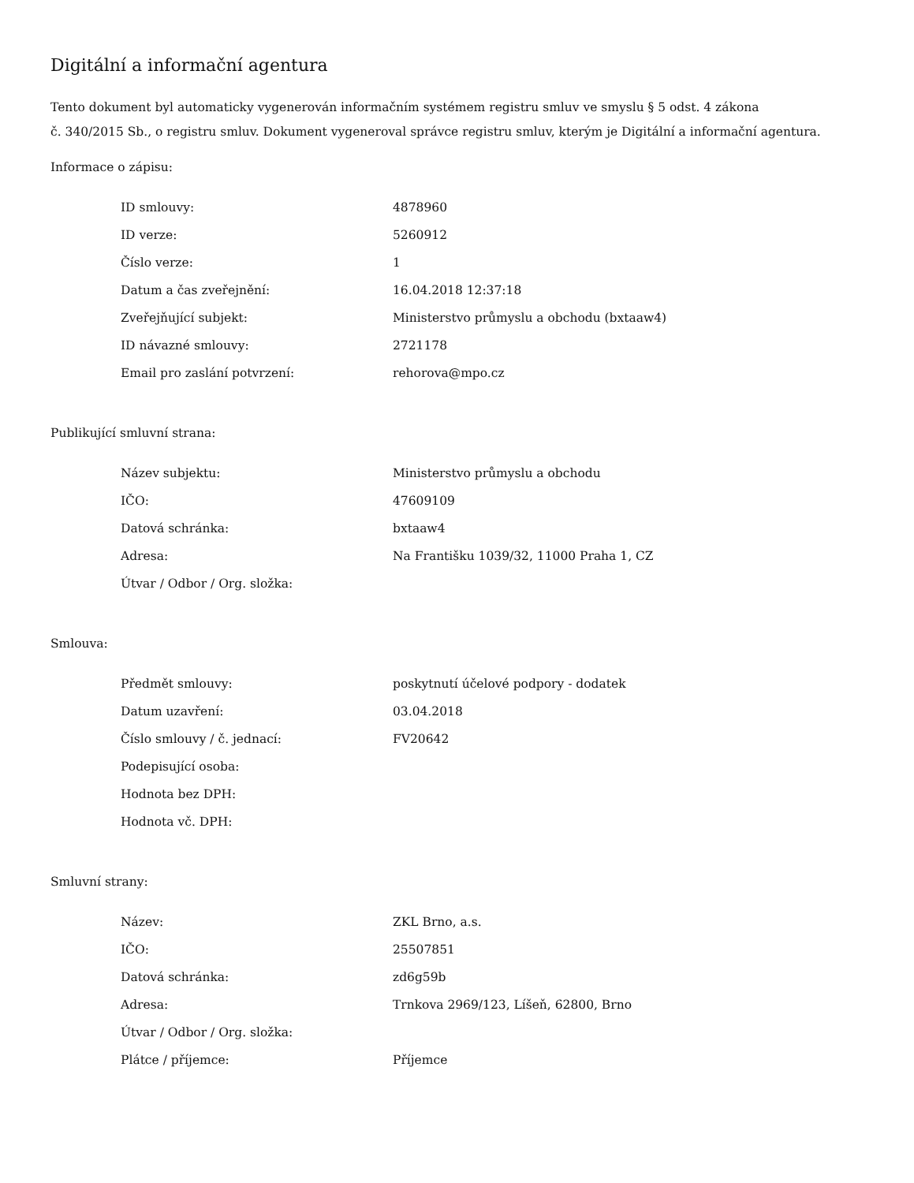Digitální a informační agentura
Tento dokument byl automaticky vygenerován informačním systémem registru smluv ve smyslu § 5 odst. 4 zákona
č. 340/2015 Sb., o registru smluv. Dokument vygeneroval správce registru smluv, kterým je Digitální a informační agentura.
Informace o zápisu:
| ID smlouvy: | 4878960 |
| ID verze: | 5260912 |
| Číslo verze: | 1 |
| Datum a čas zveřejnění: | 16.04.2018 12:37:18 |
| Zveřejňující subjekt: | Ministerstvo průmyslu a obchodu (bxtaaw4) |
| ID návazné smlouvy: | 2721178 |
| Email pro zaslání potvrzení: | rehorova@mpo.cz |
Publikující smluvní strana:
| Název subjektu: | Ministerstvo průmyslu a obchodu |
| IČO: | 47609109 |
| Datová schránka: | bxtaaw4 |
| Adresa: | Na Františku 1039/32, 11000 Praha 1, CZ |
| Útvar / Odbor / Org. složka: | |
Smlouva:
| Předmět smlouvy: | poskytnutí účelové podpory - dodatek |
| Datum uzavření: | 03.04.2018 |
| Číslo smlouvy / č. jednací: | FV20642 |
| Podepisující osoba: | |
| Hodnota bez DPH: | |
| Hodnota vč. DPH: | |
Smluvní strany:
| Název: | ZKL Brno, a.s. |
| IČO: | 25507851 |
| Datová schránka: | zd6g59b |
| Adresa: | Trnkova 2969/123, Líšeň, 62800, Brno |
| Útvar / Odbor / Org. složka: | |
| Plátce / příjemce: | Příjemce |